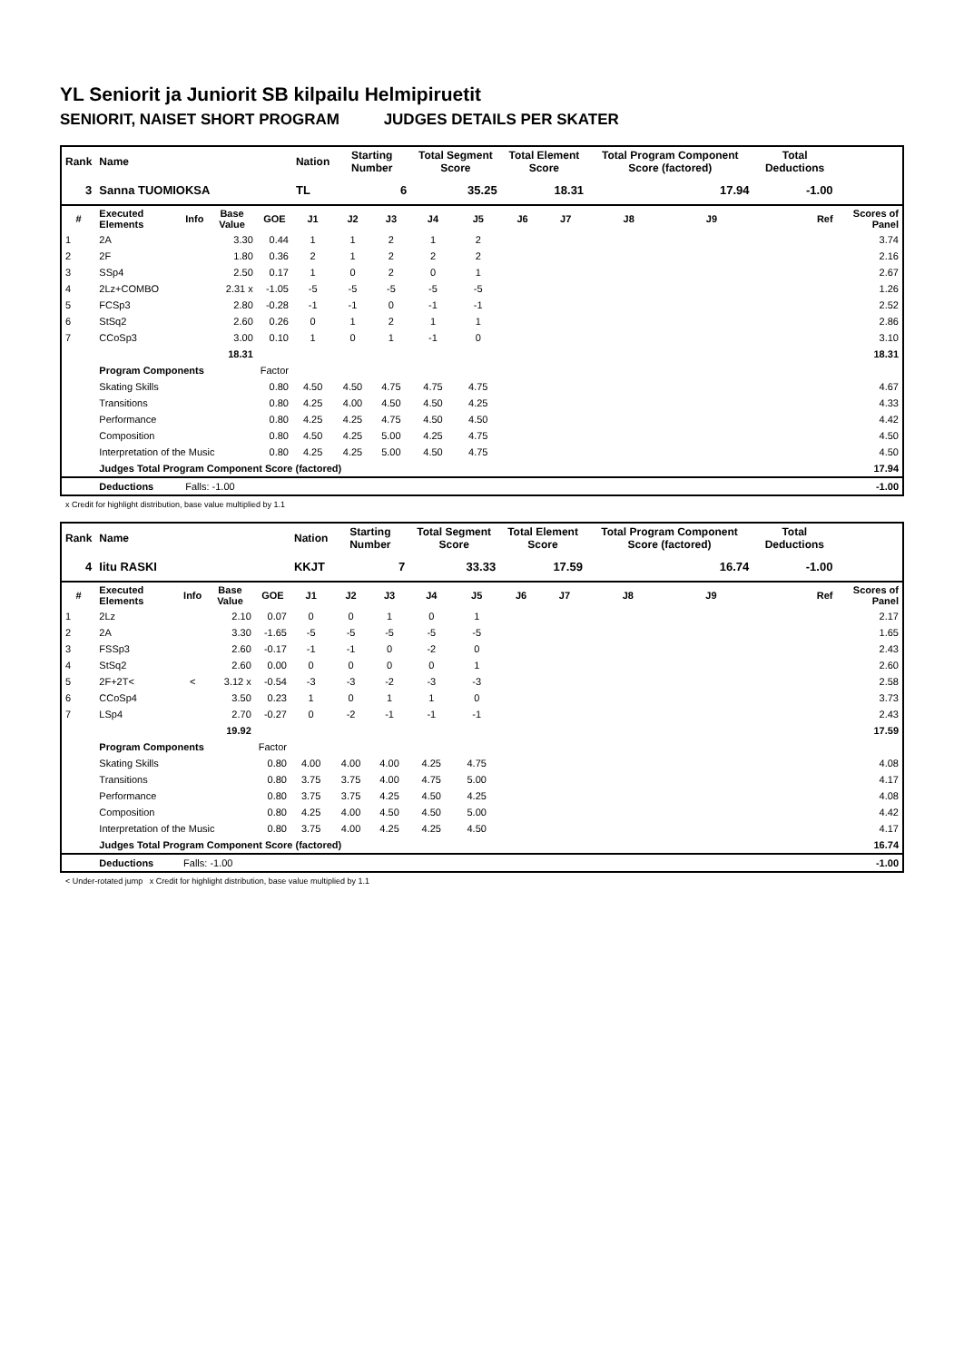YL Seniorit ja Juniorit SB kilpailu Helmipiruetit
SENIORIT, NAISET SHORT PROGRAM JUDGES DETAILS PER SKATER
| Rank | Name | | | | Nation | Starting Number | | Total Segment Score | | Total Element Score | | Total Program Component Score (factored) | | | Total Deductions | |
| --- | --- | --- | --- | --- | --- | --- | --- | --- | --- | --- | --- | --- | --- | --- | --- | --- |
| 3 | Sanna TUOMIOKSA | | | | TL | 6 | | 35.25 | | 18.31 | | 17.94 | | | -1.00 | |
| # | Executed Elements | Info | Base Value | GOE | J1 | J2 | J3 | J4 | J5 | J6 | J7 | J8 | J9 | Ref | | Scores of Panel |
| 1 | 2A | | 3.30 | 0.44 | 1 | 1 | 2 | 1 | 2 | | | | | | | 3.74 |
| 2 | 2F | | 1.80 | 0.36 | 2 | 1 | 2 | 2 | 2 | | | | | | | 2.16 |
| 3 | SSp4 | | 2.50 | 0.17 | 1 | 0 | 2 | 0 | 1 | | | | | | | 2.67 |
| 4 | 2Lz+COMBO | | 2.31 x | -1.05 | -5 | -5 | -5 | -5 | -5 | | | | | | | 1.26 |
| 5 | FCSp3 | | 2.80 | -0.28 | -1 | -1 | 0 | -1 | -1 | | | | | | | 2.52 |
| 6 | StSq2 | | 2.60 | 0.26 | 0 | 1 | 2 | 1 | 1 | | | | | | | 2.86 |
| 7 | CCoSp3 | | 3.00 | 0.10 | 1 | 0 | 1 | -1 | 0 | | | | | | | 3.10 |
| | | | 18.31 | | | | | | | | | | | | | 18.31 |
| | Program Components | | | Factor | | | | | | | | | | | | |
| | Skating Skills | | | 0.80 | 4.50 | 4.50 | 4.75 | 4.75 | 4.75 | | | | | | | 4.67 |
| | Transitions | | | 0.80 | 4.25 | 4.00 | 4.50 | 4.50 | 4.25 | | | | | | | 4.33 |
| | Performance | | | 0.80 | 4.25 | 4.25 | 4.75 | 4.50 | 4.50 | | | | | | | 4.42 |
| | Composition | | | 0.80 | 4.50 | 4.25 | 5.00 | 4.25 | 4.75 | | | | | | | 4.50 |
| | Interpretation of the Music | | | 0.80 | 4.25 | 4.25 | 5.00 | 4.50 | 4.75 | | | | | | | 4.50 |
| | Judges Total Program Component Score (factored) | | | | | | | | | | | | | | | 17.94 |
| | Deductions | Falls: -1.00 | | | | | | | | | | | | | | -1.00 |
x Credit for highlight distribution, base value multiplied by 1.1
| Rank | Name | | | | Nation | Starting Number | | Total Segment Score | | Total Element Score | | Total Program Component Score (factored) | | | Total Deductions | |
| --- | --- | --- | --- | --- | --- | --- | --- | --- | --- | --- | --- | --- | --- | --- | --- | --- |
| 4 | Iitu RASKI | | | | KKJT | 7 | | 33.33 | | 17.59 | | 16.74 | | | -1.00 | |
| # | Executed Elements | Info | Base Value | GOE | J1 | J2 | J3 | J4 | J5 | J6 | J7 | J8 | J9 | Ref | | Scores of Panel |
| 1 | 2Lz | | 2.10 | 0.07 | 0 | 0 | 1 | 0 | 1 | | | | | | | 2.17 |
| 2 | 2A | | 3.30 | -1.65 | -5 | -5 | -5 | -5 | -5 | | | | | | | 1.65 |
| 3 | FSSp3 | | 2.60 | -0.17 | -1 | -1 | 0 | -2 | 0 | | | | | | | 2.43 |
| 4 | StSq2 | | 2.60 | 0.00 | 0 | 0 | 0 | 0 | 1 | | | | | | | 2.60 |
| 5 | 2F+2T< | < | 3.12 x | -0.54 | -3 | -3 | -2 | -3 | -3 | | | | | | | 2.58 |
| 6 | CCoSp4 | | 3.50 | 0.23 | 1 | 0 | 1 | 1 | 0 | | | | | | | 3.73 |
| 7 | LSp4 | | 2.70 | -0.27 | 0 | -2 | -1 | -1 | -1 | | | | | | | 2.43 |
| | | | 19.92 | | | | | | | | | | | | | 17.59 |
| | Program Components | | | Factor | | | | | | | | | | | | |
| | Skating Skills | | | 0.80 | 4.00 | 4.00 | 4.00 | 4.25 | 4.75 | | | | | | | 4.08 |
| | Transitions | | | 0.80 | 3.75 | 3.75 | 4.00 | 4.75 | 5.00 | | | | | | | 4.17 |
| | Performance | | | 0.80 | 3.75 | 3.75 | 4.25 | 4.50 | 4.25 | | | | | | | 4.08 |
| | Composition | | | 0.80 | 4.25 | 4.00 | 4.50 | 4.50 | 5.00 | | | | | | | 4.42 |
| | Interpretation of the Music | | | 0.80 | 3.75 | 4.00 | 4.25 | 4.25 | 4.50 | | | | | | | 4.17 |
| | Judges Total Program Component Score (factored) | | | | | | | | | | | | | | | 16.74 |
| | Deductions | Falls: -1.00 | | | | | | | | | | | | | | -1.00 |
< Under-rotated jump x Credit for highlight distribution, base value multiplied by 1.1